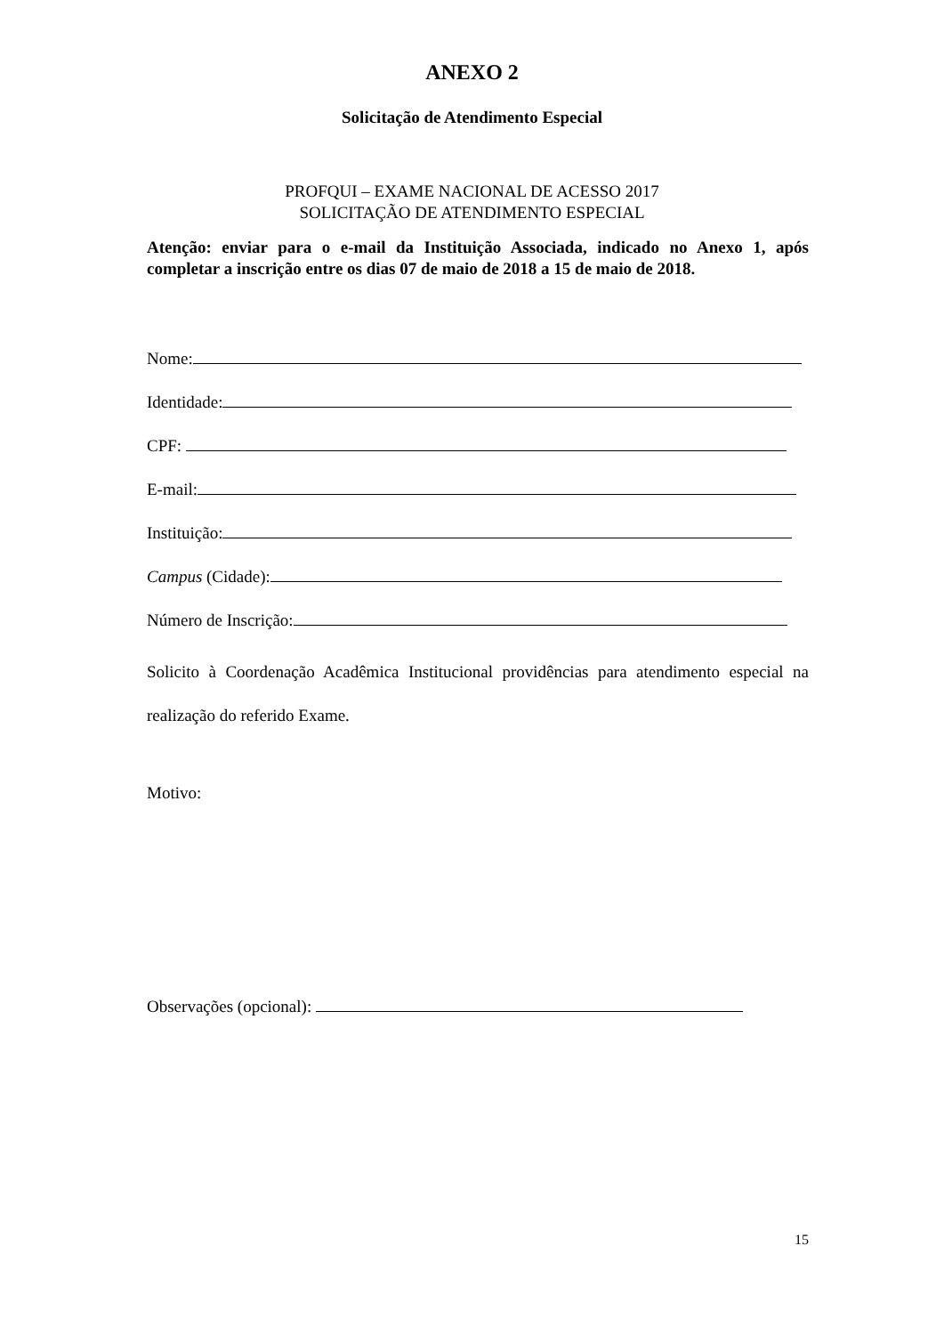ANEXO 2
Solicitação de Atendimento Especial
PROFQUI – EXAME NACIONAL DE ACESSO 2017
SOLICITAÇÃO DE ATENDIMENTO ESPECIAL
Atenção: enviar para o e-mail da Instituição Associada, indicado no Anexo 1, após completar a inscrição entre os dias 07 de maio de 2018 a 15 de maio de 2018.
Nome:
Identidade:
CPF:
E-mail:
Instituição:
Campus (Cidade):
Número de Inscrição:
Solicito à Coordenação Acadêmica Institucional providências para atendimento especial na realização do referido Exame.
Motivo:
Observações (opcional):
15